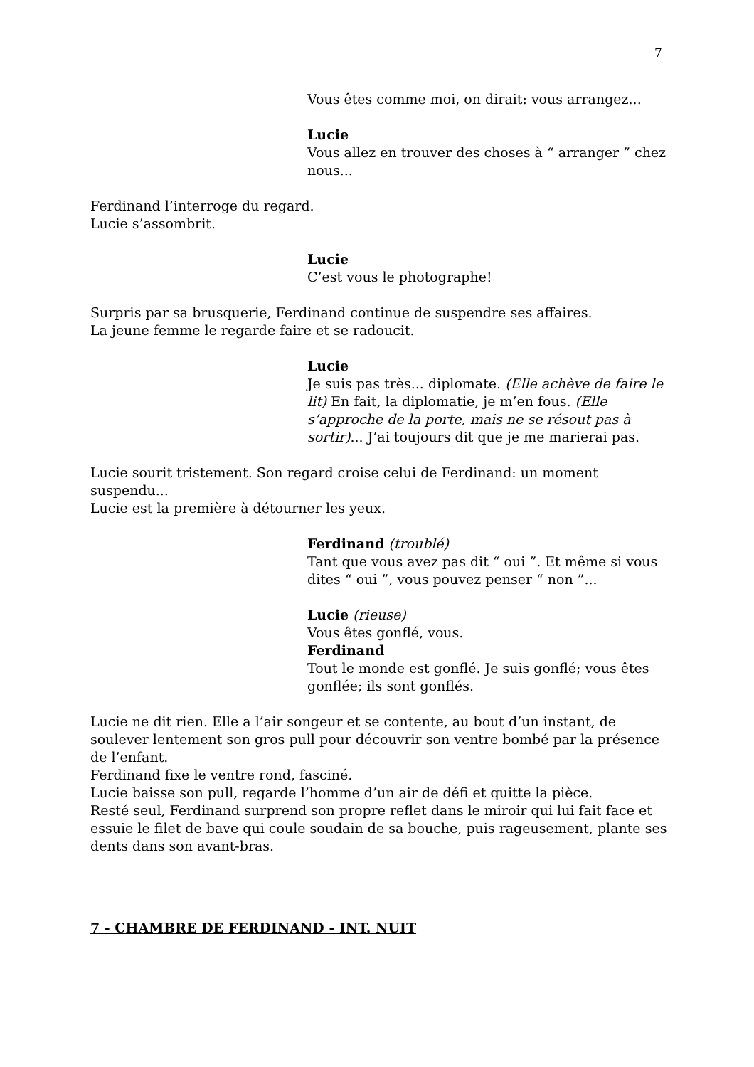7
Vous êtes comme moi, on dirait: vous arrangez...
Lucie
Vous allez en trouver des choses à “ arranger ” chez nous...
Ferdinand l’interroge du regard.
Lucie s’assombrit.
Lucie
C’est vous le photographe!
Surpris par sa brusquerie, Ferdinand continue de suspendre ses affaires.
La jeune femme le regarde faire et se radoucit.
Lucie
Je suis pas très... diplomate. (Elle achève de faire le lit) En fait, la diplomatie, je m’en fous. (Elle s’approche de la porte, mais ne se résout pas à sortir)... J’ai toujours dit que je me marierai pas.
Lucie sourit tristement. Son regard croise celui de Ferdinand: un moment suspendu...
Lucie est la première à détourner les yeux.
Ferdinand (troublé)
Tant que vous avez pas dit “ oui ”. Et même si vous dites “ oui ”, vous pouvez penser “ non ”...
Lucie (rieuse)
Vous êtes gonflé, vous.
Ferdinand
Tout le monde est gonflé. Je suis gonflé; vous êtes gonflée; ils sont gonflés.
Lucie ne dit rien. Elle a l’air songeur et se contente, au bout d’un instant, de soulever lentement son gros pull pour découvrir son ventre bombé par la présence de l’enfant.
Ferdinand fixe le ventre rond, fasciné.
Lucie baisse son pull, regarde l’homme d’un air de défi et quitte la pièce.
Resté seul, Ferdinand surprend son propre reflet dans le miroir qui lui fait face et essuie le filet de bave qui coule soudain de sa bouche, puis rageusement, plante ses dents dans son avant-bras.
7 - CHAMBRE DE FERDINAND - INT. NUIT